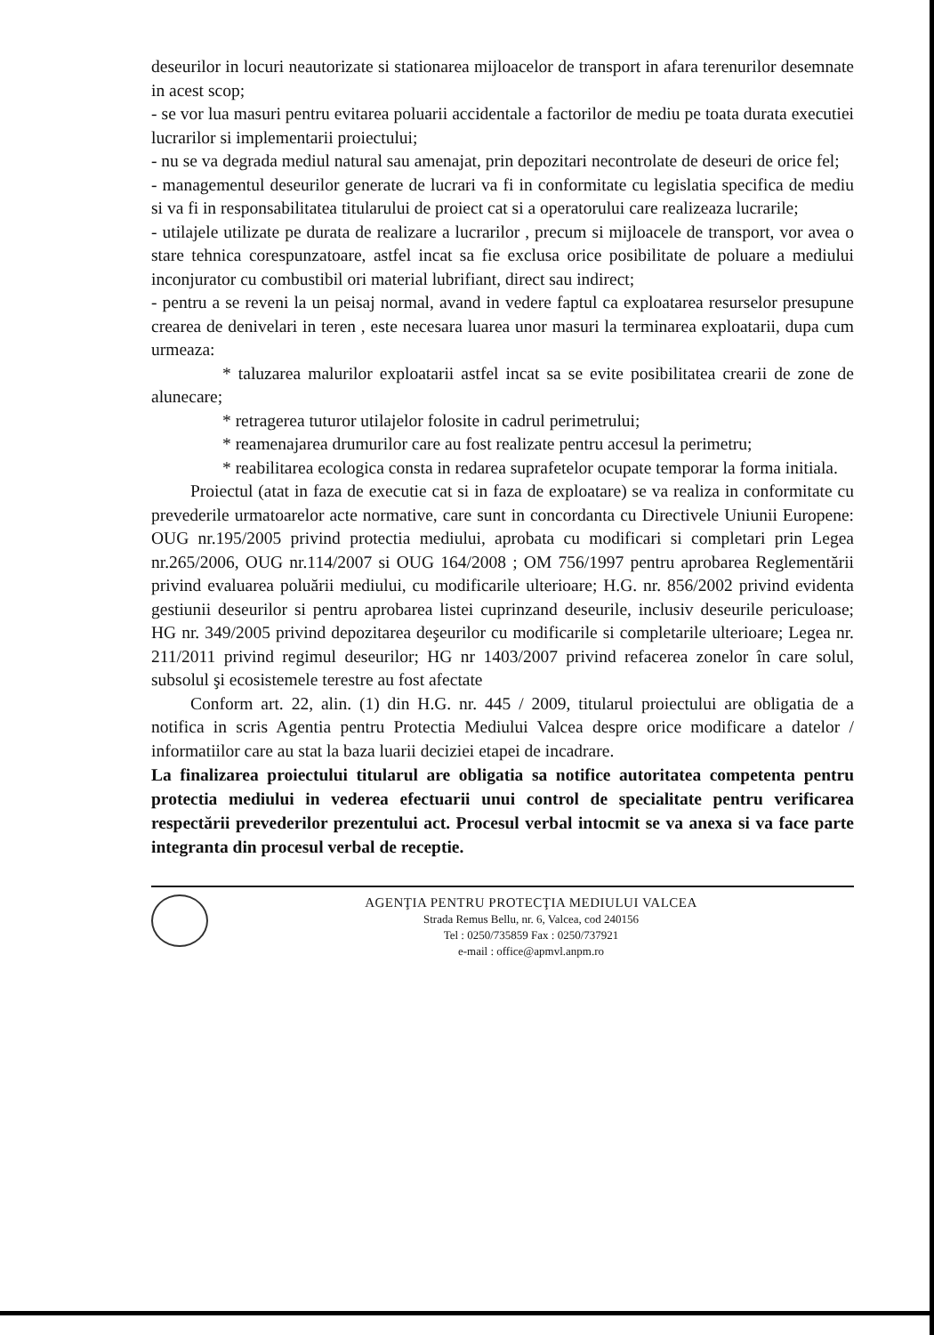deseurilor in locuri neautorizate si stationarea mijloacelor de transport in afara terenurilor desemnate in acest scop;
- se vor lua masuri pentru evitarea poluarii accidentale a factorilor de mediu pe toata durata executiei lucrarilor si implementarii proiectului;
- nu se va degrada mediul natural sau amenajat, prin depozitari necontrolate de deseuri de orice fel;
- managementul deseurilor generate de lucrari va fi in conformitate cu legislatia specifica de mediu si va fi in responsabilitatea titularului de proiect cat si a operatorului care realizeaza lucrarile;
- utilajele utilizate pe durata de realizare a lucrarilor , precum si mijloacele de transport, vor avea o stare tehnica corespunzatoare, astfel incat sa fie exclusa orice posibilitate de poluare a mediului inconjurator cu combustibil ori material lubrifiant, direct sau indirect;
- pentru a se reveni la un peisaj normal, avand in vedere faptul ca exploatarea resurselor presupune crearea de denivelari in teren , este necesara luarea unor masuri la terminarea exploatarii, dupa cum urmeaza:
* taluzarea malurilor exploatarii astfel incat sa se evite posibilitatea crearii de zone de alunecare;
* retragerea tuturor utilajelor folosite in cadrul perimetrului;
* reamenajarea drumurilor care au fost realizate pentru accesul la perimetru;
* reabilitarea ecologica consta in redarea suprafetelor ocupate temporar la forma initiala.
Proiectul (atat in faza de executie cat si in faza de exploatare) se va realiza in conformitate cu prevederile urmatoarelor acte normative, care sunt in concordanta cu Directivele Uniunii Europene: OUG nr.195/2005 privind protectia mediului, aprobata cu modificari si completari prin Legea nr.265/2006, OUG nr.114/2007 si OUG 164/2008 ; OM 756/1997 pentru aprobarea Reglementării privind evaluarea poluării mediului, cu modificarile ulterioare; H.G. nr. 856/2002 privind evidenta gestiunii deseurilor si pentru aprobarea listei cuprinzand deseurile, inclusiv deseurile periculoase; HG nr. 349/2005 privind depozitarea deşeurilor cu modificarile si completarile ulterioare; Legea nr. 211/2011 privind regimul deseurilor; HG nr 1403/2007 privind refacerea zonelor în care solul, subsolul şi ecosistemele terestre au fost afectate
Conform art. 22, alin. (1) din H.G. nr. 445 / 2009, titularul proiectului are obligatia de a notifica in scris Agentia pentru Protectia Mediului Valcea despre orice modificare a datelor / informatiilor care au stat la baza luarii deciziei etapei de incadrare.
La finalizarea proiectului titularul are obligatia sa notifice autoritatea competenta pentru protectia mediului in vederea efectuarii unui control de specialitate pentru verificarea respectării prevederilor prezentului act. Procesul verbal intocmit se va anexa si va face parte integranta din procesul verbal de receptie.
AGENŢIA PENTRU PROTECŢIA MEDIULUI VALCEA
Strada Remus Bellu, nr. 6, Valcea, cod 240156
Tel : 0250/735859 Fax : 0250/737921
e-mail : office@apmvl.anpm.ro